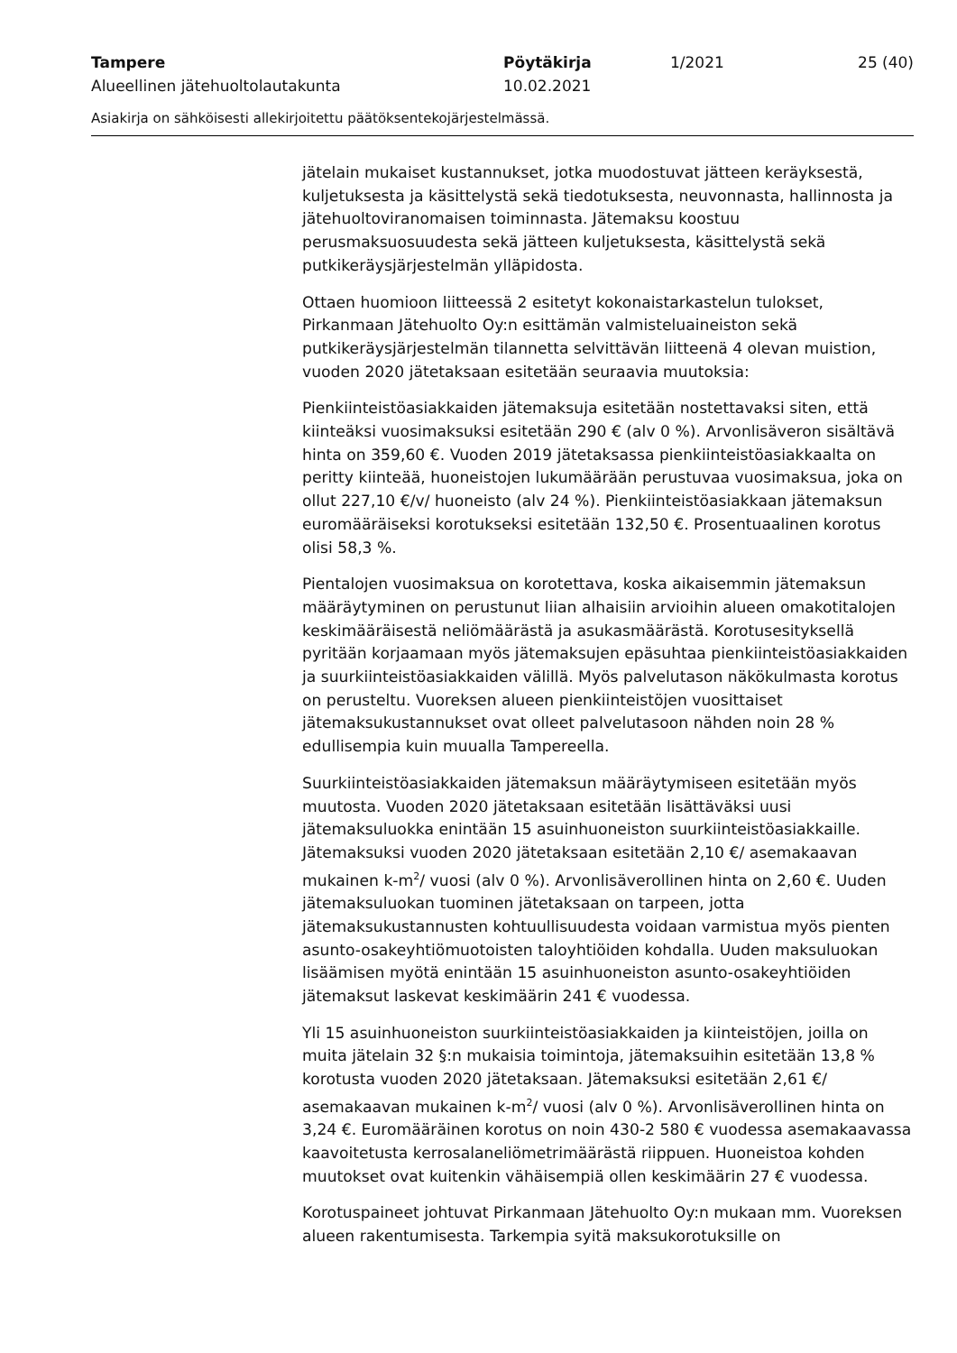Tampere
Alueellinen jätehuoltolautakunta
Pöytäkirja
10.02.2021
1/2021 25 (40)
Asiakirja on sähköisesti allekirjoitettu päätöksentekojärjestelmässä.
jätelain mukaiset kustannukset, jotka muodostuvat jätteen keräyksestä, kuljetuksesta ja käsittelystä sekä tiedotuksesta, neuvonnasta, hallinnosta ja jätehuoltoviranomaisen toiminnasta. Jätemaksu koostuu perusmaksuosuudesta sekä jätteen kuljetuksesta, käsittelystä sekä putkikeräysjärjestelmän ylläpidosta.
Ottaen huomioon liitteessä 2 esitetyt kokonaistarkastelun tulokset, Pirkanmaan Jätehuolto Oy:n esittämän valmisteluaineiston sekä putkikeräysjärjestelmän tilannetta selvittävän liitteenä 4 olevan muistion, vuoden 2020 jätetaksaan esitetään seuraavia muutoksia:
Pienkiinteistöasiakkaiden jätemaksuja esitetään nostettavaksi siten, että kiinteäksi vuosimaksuksi esitetään 290 € (alv 0 %). Arvonlisäveron sisältävä hinta on 359,60 €. Vuoden 2019 jätetaksassa pienkiinteistöasiakkaalta on peritty kiinteää, huoneistojen lukumäärään perustuvaa vuosimaksua, joka on ollut 227,10 €/v/ huoneisto (alv 24 %). Pienkiinteistöasiakkaan jätemaksun euromääräiseksi korotukseksi esitetään 132,50 €. Prosentuaalinen korotus olisi 58,3 %.
Pientalojen vuosimaksua on korotettava, koska aikaisemmin jätemaksun määräytyminen on perustunut liian alhaisiin arvioihin alueen omakotitalojen keskimääräisestä neliömäärästä ja asukasmäärästä. Korotusesityksellä pyritään korjaamaan myös jätemaksujen epäsuhtaa pienkiinteistöasiakkaiden ja suurkiinteistöasiakkaiden välillä. Myös palvelutason näkökulmasta korotus on perusteltu. Vuoreksen alueen pienkiinteistöjen vuosittaiset jätemaksukustannukset ovat olleet palvelutasoon nähden noin 28 % edullisempia kuin muualla Tampereella.
Suurkiinteistöasiakkaiden jätemaksun määräytymiseen esitetään myös muutosta. Vuoden 2020 jätetaksaan esitetään lisättäväksi uusi jätemaksuluokka enintään 15 asuinhuoneiston suurkiinteistöasiakkaille. Jätemaksuksi vuoden 2020 jätetaksaan esitetään 2,10 €/ asemakaavan mukainen k-m<sup>2</sup>/ vuosi (alv 0 %). Arvonlisäverollinen hinta on 2,60 €. Uuden jätemaksuluokan tuominen jätetaksaan on tarpeen, jotta jätemaksukustannusten kohtuullisuudesta voidaan varmistua myös pienten asunto-osakeyhtiömuotoisten taloyhtiöiden kohdalla. Uuden maksuluokan lisäämisen myötä enintään 15 asuinhuoneiston asunto-osakeyhtiöiden jätemaksut laskevat keskimäärin 241 € vuodessa.
Yli 15 asuinhuoneiston suurkiinteistöasiakkaiden ja kiinteistöjen, joilla on muita jätelain 32 §:n mukaisia toimintoja, jätemaksuihin esitetään 13,8 % korotusta vuoden 2020 jätetaksaan. Jätemaksuksi esitetään 2,61 €/ asemakaavan mukainen k-m<sup>2</sup>/ vuosi (alv 0 %). Arvonlisäverollinen hinta on 3,24 €. Euromääräinen korotus on noin 430-2 580 € vuodessa asemakaavassa kaavoitetusta kerrosalaneliömetrimäärästä riippuen. Huoneistoa kohden muutokset ovat kuitenkin vähäisempiä ollen keskimäärin 27 € vuodessa.
Korotuspaineet johtuvat Pirkanmaan Jätehuolto Oy:n mukaan mm. Vuoreksen alueen rakentumisesta. Tarkempia syitä maksukorotuksille on